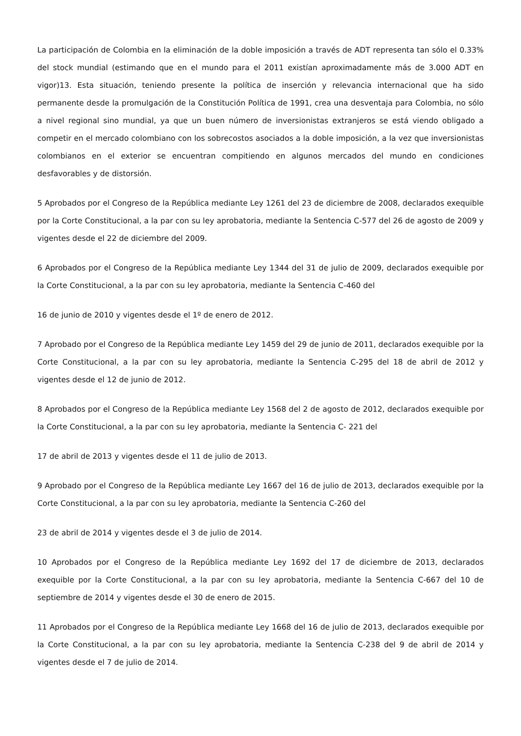La participación de Colombia en la eliminación de la doble imposición a través de ADT representa tan sólo el 0.33% del stock mundial (estimando que en el mundo para el 2011 existían aproximadamente más de 3.000 ADT en vigor)13. Esta situación, teniendo presente la política de inserción y relevancia internacional que ha sido permanente desde la promulgación de la Constitución Política de 1991, crea una desventaja para Colombia, no sólo a nivel regional sino mundial, ya que un buen número de inversionistas extranjeros se está viendo obligado a competir en el mercado colombiano con los sobrecostos asociados a la doble imposición, a la vez que inversionistas colombianos en el exterior se encuentran compitiendo en algunos mercados del mundo en condiciones desfavorables y de distorsión.
5 Aprobados por el Congreso de la República mediante Ley 1261 del 23 de diciembre de 2008, declarados exequible por la Corte Constitucional, a la par con su ley aprobatoria, mediante la Sentencia C-577 del 26 de agosto de 2009 y vigentes desde el 22 de diciembre del 2009.
6 Aprobados por el Congreso de la República mediante Ley 1344 del 31 de julio de 2009, declarados exequible por la Corte Constitucional, a la par con su ley aprobatoria, mediante la Sentencia C-460 del
16 de junio de 2010 y vigentes desde el 1º de enero de 2012.
7 Aprobado por el Congreso de la República mediante Ley 1459 del 29 de junio de 2011, declarados exequible por la Corte Constitucional, a la par con su ley aprobatoria, mediante la Sentencia C-295 del 18 de abril de 2012 y vigentes desde el 12 de junio de 2012.
8 Aprobados por el Congreso de la República mediante Ley 1568 del 2 de agosto de 2012, declarados exequible por la Corte Constitucional, a la par con su ley aprobatoria, mediante la Sentencia C- 221 del
17 de abril de 2013 y vigentes desde el 11 de julio de 2013.
9 Aprobado por el Congreso de la República mediante Ley 1667 del 16 de julio de 2013, declarados exequible por la Corte Constitucional, a la par con su ley aprobatoria, mediante la Sentencia C-260 del
23 de abril de 2014 y vigentes desde el 3 de julio de 2014.
10 Aprobados por el Congreso de la República mediante Ley 1692 del 17 de diciembre de 2013, declarados exequible por la Corte Constitucional, a la par con su ley aprobatoria, mediante la Sentencia C-667 del 10 de septiembre de 2014 y vigentes desde el 30 de enero de 2015.
11 Aprobados por el Congreso de la República mediante Ley 1668 del 16 de julio de 2013, declarados exequible por la Corte Constitucional, a la par con su ley aprobatoria, mediante la Sentencia C-238 del 9 de abril de 2014 y vigentes desde el 7 de julio de 2014.